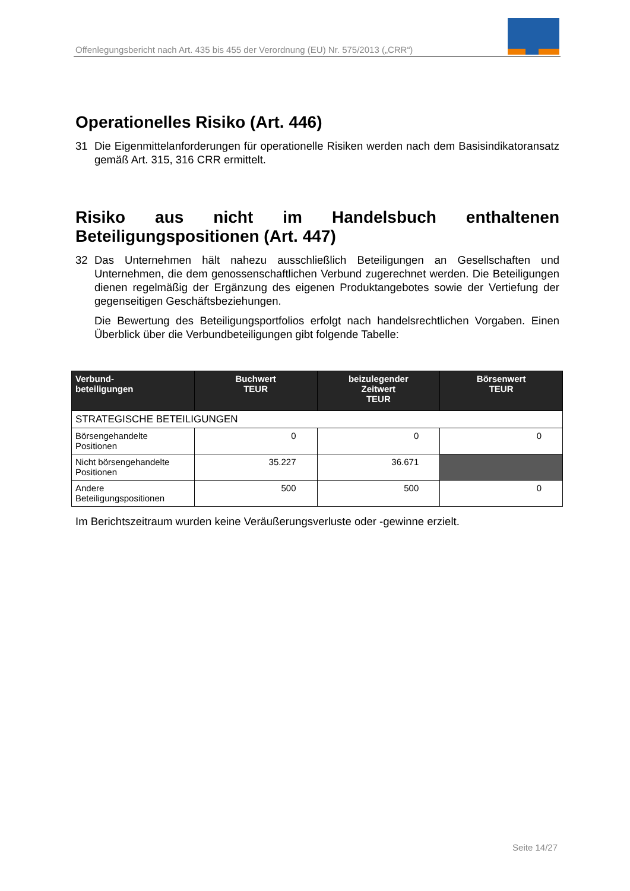Offenlegungsbericht nach Art. 435 bis 455 der Verordnung (EU) Nr. 575/2013 („CRR“)
Operationelles Risiko (Art. 446)
31 Die Eigenmittelanforderungen für operationelle Risiken werden nach dem Basisindikatoransatz gemäß Art. 315, 316 CRR ermittelt.
Risiko aus nicht im Handelsbuch enthaltenen Beteiligungspositionen (Art. 447)
32 Das Unternehmen hält nahezu ausschließlich Beteiligungen an Gesellschaften und Unternehmen, die dem genossenschaftlichen Verbund zugerechnet werden. Die Beteiligungen dienen regelmäßig der Ergänzung des eigenen Produktangebotes sowie der Vertiefung der gegenseitigen Geschäftsbeziehungen.
Die Bewertung des Beteiligungsportfolios erfolgt nach handelsrechtlichen Vorgaben. Einen Überblick über die Verbundbeteiligungen gibt folgende Tabelle:
| Verbund- beteiligungen | Buchwert TEUR | beizulegender Zeitwert TEUR | Börsenwert TEUR |
| --- | --- | --- | --- |
| STRATEGISCHE BETEILIGUNGEN | | | |
| Börsengehandelte Positionen | 0 | 0 | 0 |
| Nicht börsengehandelte Positionen | 35.227 | 36.671 | |
| Andere Beteiligungspositionen | 500 | 500 | 0 |
Im Berichtszeitraum wurden keine Veräußerungsverluste oder -gewinne erzielt.
Seite 14/27